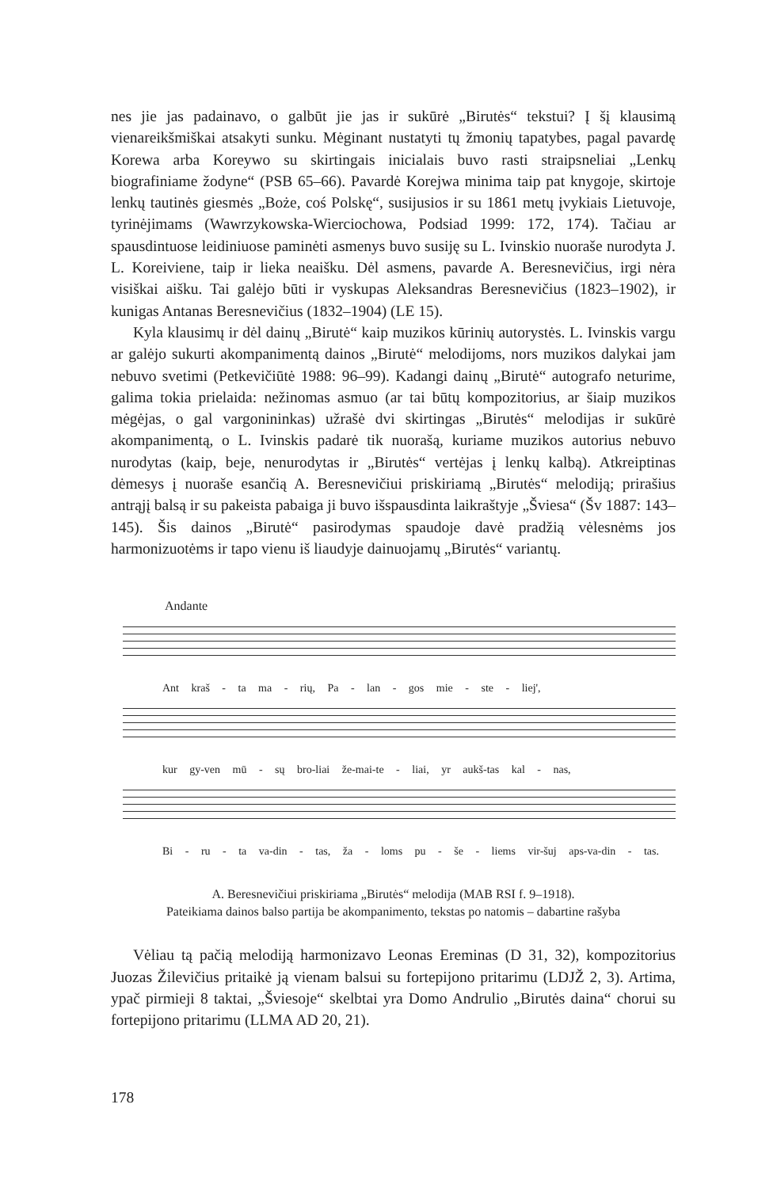nes jie jas padainavo, o galbūt jie jas ir sukūrė „Birutės“ tekstui? Į šį klausimą vienareikšmiškai atsakyti sunku. Mėginant nustatyti tų žmonių tapatybes, pagal pavardę Korewa arba Koreywo su skirtingais inicialais buvo rasti straipsneliai „Lenkų biografiniame žodyne“ (PSB 65–66). Pavardė Korejwa minima taip pat knygoje, skirtoje lenkų tautinės giesmės „Boże, coś Polskę“, susijusios ir su 1861 metų įvykiais Lietuvoje, tyrinėjimams (Wawrzykowska-Wierciochowa, Podsiad 1999: 172, 174). Tačiau ar spausdintuose leidiniuose paminėti asmenys buvo susiję su L. Ivinskio nuoraše nurodyta J. L. Koreiviene, taip ir lieka neaišku. Dėl asmens, pavarde A. Beresnevičius, irgi nėra visiškai aišku. Tai galėjo būti ir vyskupas Aleksandras Beresnevičius (1823–1902), ir kunigas Antanas Beresnevičius (1832–1904) (LE 15).
Kyla klausimų ir dėl dainų „Birutė“ kaip muzikos kūrinių autorystės. L. Ivinskis vargu ar galėjo sukurti akompanimentą dainos „Birutė“ melodijoms, nors muzikos dalykai jam nebuvo svetimi (Petkevičiūtė 1988: 96–99). Kadangi dainų „Birutė“ autografo neturime, galima tokia prielaida: nežinomas asmuo (ar tai būtų kompozitorius, ar šiaip muzikos mėgėjas, o gal vargonininkas) užrašė dvi skirtingas „Birutės“ melodijas ir sukūrė akompanimentą, o L. Ivinskis padarė tik nuorašą, kuriame muzikos autorius nebuvo nurodytas (kaip, beje, nenurodytas ir „Birutės“ vertėjas į lenkų kalbą). Atkreiptinas dėmesys į nuoraše esančią A. Beresnevičiui priskiriamą „Birutės“ melodiją; prirašius antrąjį balsą ir su pakeista pabaiga ji buvo išspausdinta laikraštyje „Šviesa“ (Šv 1887: 143–145). Šis dainos „Birutė“ pasirodymas spaudoje davė pradžią vėlesnėms jos harmonizuotėms ir tapo vienu iš liaudyje dainuojamų „Birutės“ variantų.
Andante
Ant kraš - ta ma - rių, Pa - lan - gos mie - ste - liej',
kur gy-ven mū - sų bro-liai že-mai-te - liai, yr aukš-tas kal - nas,
Bi - ru - ta va-din - tas, ža - loms pu - še - liems vir-šuj aps-va-din - tas.
A. Beresnevičiui priskiriama „Birutės“ melodija (MAB RSI f. 9–1918).
Pateikiama dainos balso partija be akompanimento, tekstas po natomis – dabartine rašyba
Vėliau tą pačią melodiją harmonizavo Leonas Ereminas (D 31, 32), kompozitorius Juozas Žilevičius pritaikė ją vienam balsui su fortepijono pritarimu (LDJŽ 2, 3). Artima, ypač pirmieji 8 taktai, „Šviesoje“ skelbtai yra Domo Andrulio „Birutės daina“ chorui su fortepijono pritarimu (LLMA AD 20, 21).
178